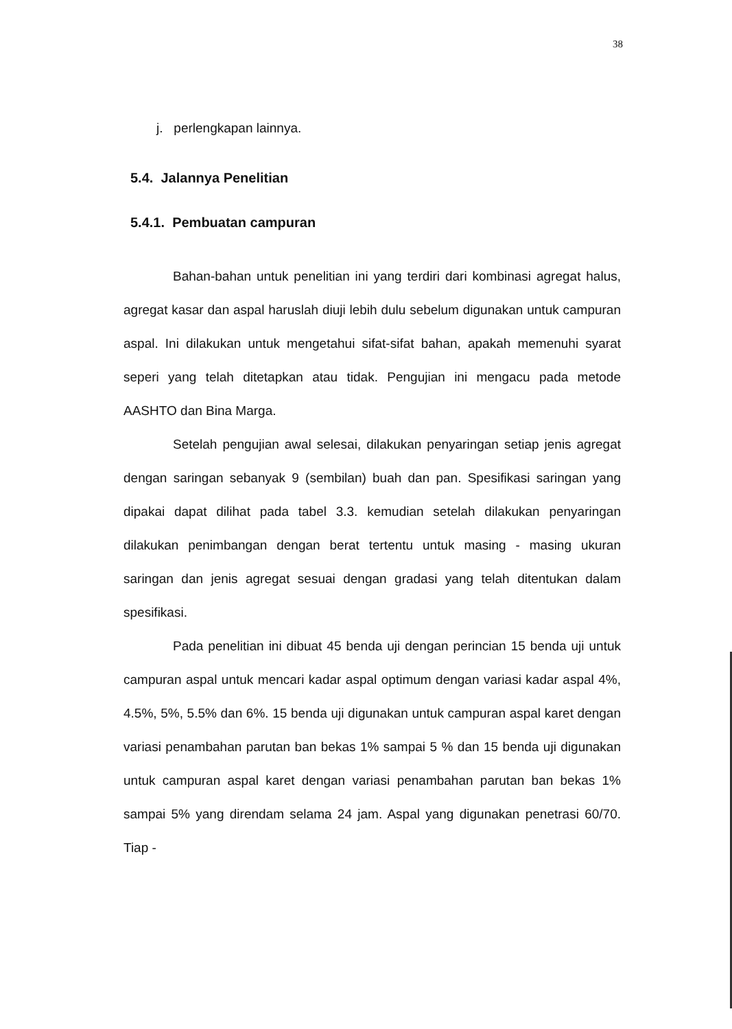38
j. perlengkapan lainnya.
5.4. Jalannya Penelitian
5.4.1. Pembuatan campuran
Bahan-bahan untuk penelitian ini yang terdiri dari kombinasi agregat halus, agregat kasar dan aspal haruslah diuji lebih dulu sebelum digunakan untuk campuran aspal. Ini dilakukan untuk mengetahui sifat-sifat bahan, apakah memenuhi syarat seperi yang telah ditetapkan atau tidak. Pengujian ini mengacu pada metode AASHTO dan Bina Marga.
Setelah pengujian awal selesai, dilakukan penyaringan setiap jenis agregat dengan saringan sebanyak 9 (sembilan) buah dan pan. Spesifikasi saringan yang dipakai dapat dilihat pada tabel 3.3. kemudian setelah dilakukan penyaringan dilakukan penimbangan dengan berat tertentu untuk masing - masing ukuran saringan dan jenis agregat sesuai dengan gradasi yang telah ditentukan dalam spesifikasi.
Pada penelitian ini dibuat 45 benda uji dengan perincian 15 benda uji untuk campuran aspal untuk mencari kadar aspal optimum dengan variasi kadar aspal 4%, 4.5%, 5%, 5.5% dan 6%. 15 benda uji digunakan untuk campuran aspal karet dengan variasi penambahan parutan ban bekas 1% sampai 5 % dan 15 benda uji digunakan untuk campuran aspal karet dengan variasi penambahan parutan ban bekas 1% sampai 5% yang direndam selama 24 jam. Aspal yang digunakan penetrasi 60/70. Tiap -